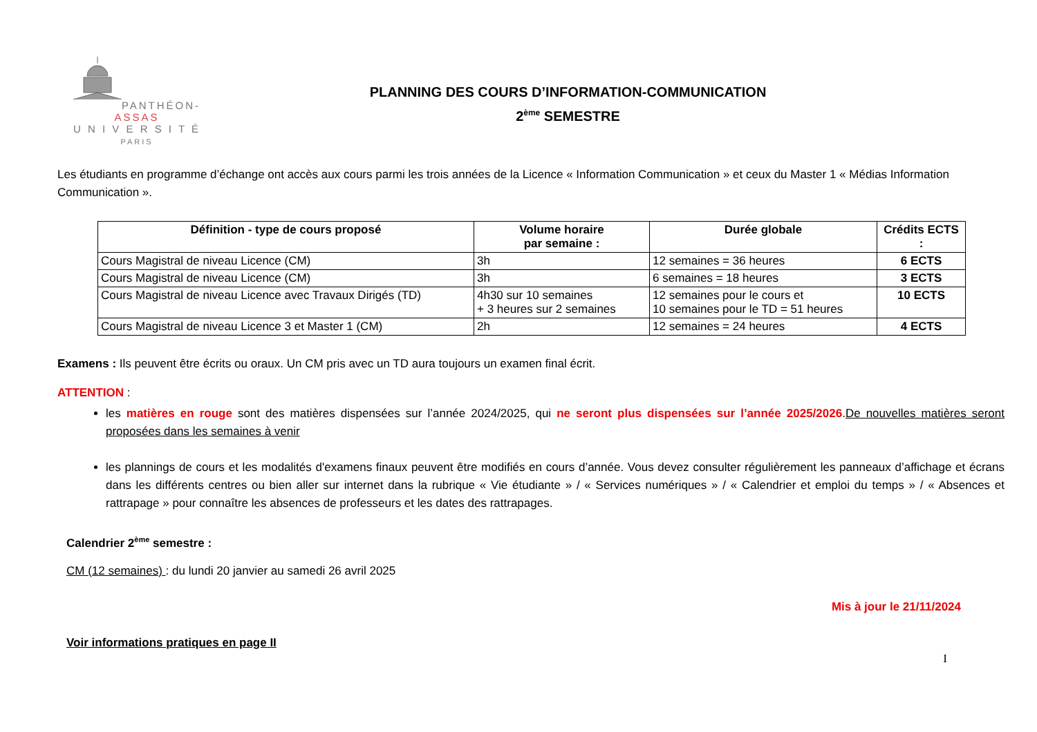PANTHÉON-ASSAS
U N I V E R S I T É
PARIS
PLANNING DES COURS D’INFORMATION-COMMUNICATION
2<sup>ème</sup> SEMESTRE
Les étudiants en programme d’échange ont accès aux cours parmi les trois années de la Licence « Information Communication » et ceux du Master 1 « Médias Information Communication ».
| Définition - type de cours proposé | Volume horaire par semaine : | Durée globale | Crédits ECTS : |
| --- | --- | --- | --- |
| Cours Magistral de niveau Licence (CM) | 3h | 12 semaines = 36 heures | 6 ECTS |
| Cours Magistral de niveau Licence (CM) | 3h | 6 semaines = 18 heures | 3 ECTS |
| Cours Magistral de niveau Licence avec Travaux Dirigés (TD) | 4h30 sur 10 semaines + 3 heures sur 2 semaines | 12 semaines pour le cours et 10 semaines pour le TD = 51 heures | 10 ECTS |
| Cours Magistral de niveau Licence 3 et Master 1 (CM) | 2h | 12 semaines = 24 heures | 4 ECTS |
Examens : Ils peuvent être écrits ou oraux. Un CM pris avec un TD aura toujours un examen final écrit.
ATTENTION :
les matières en rouge sont des matières dispensées sur l’année 2024/2025, qui ne seront plus dispensées sur l’année 2025/2026.De nouvelles matières seront proposées dans les semaines à venir
les plannings de cours et les modalités d'examens finaux peuvent être modifiés en cours d’année. Vous devez consulter régulièrement les panneaux d’affichage et écrans dans les différents centres ou bien aller sur internet dans la rubrique « Vie étudiante » / « Services numériques » / « Calendrier et emploi du temps » / « Absences et rattrapage » pour connaître les absences de professeurs et les dates des rattrapages.
Calendrier 2<sup>ème</sup> semestre :
CM (12 semaines) : du lundi 20 janvier au samedi 26 avril 2025
Mis à jour le 21/11/2024
Voir informations pratiques en page II
I